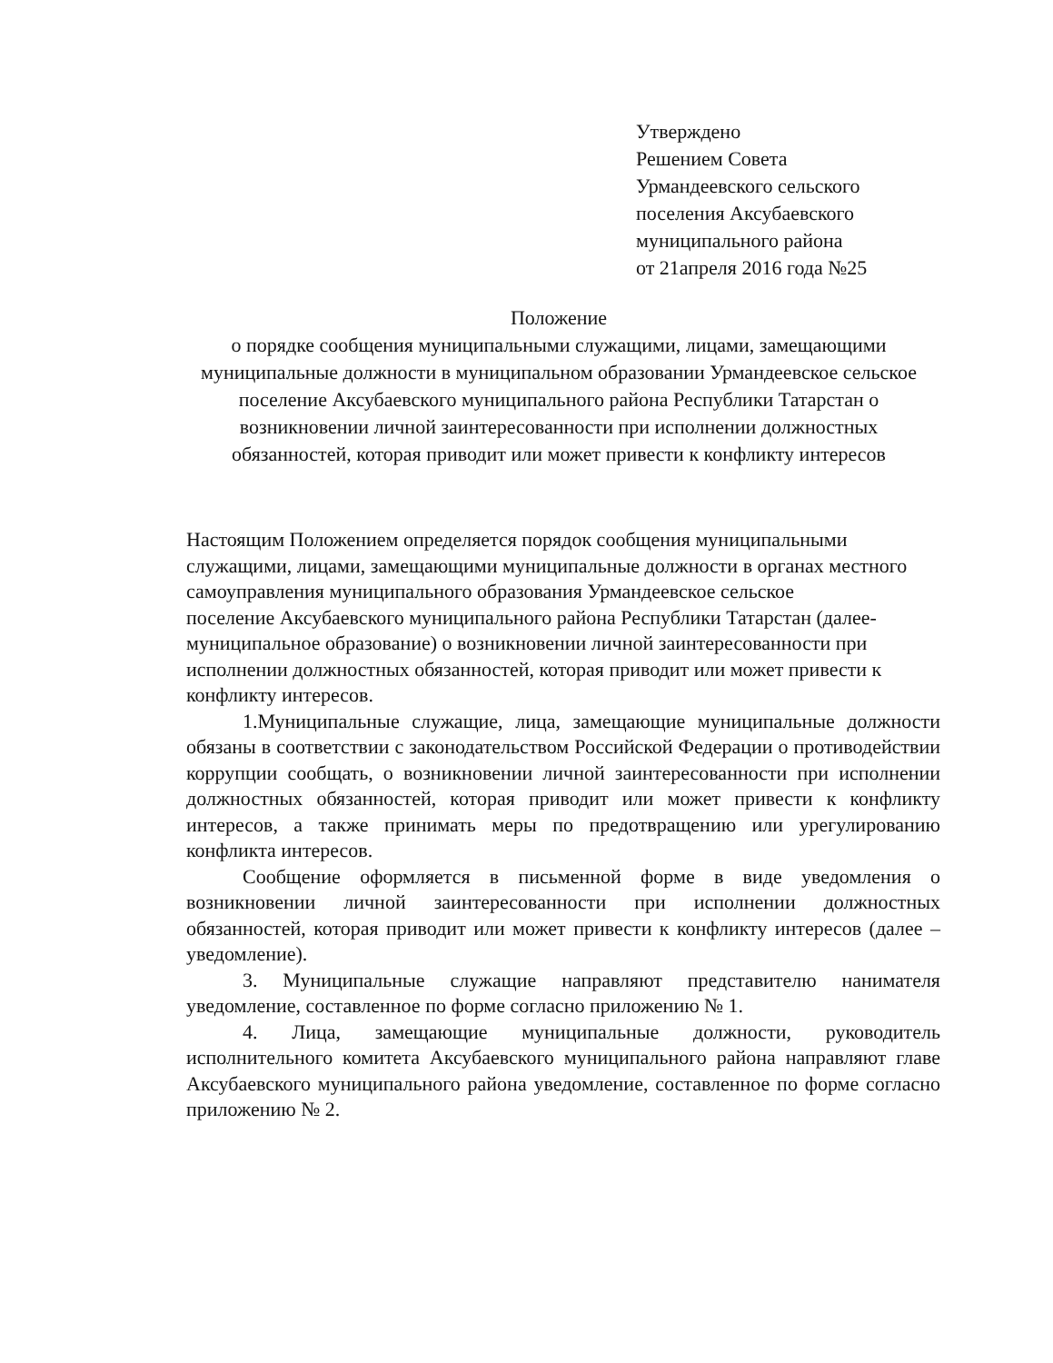Утверждено
Решением Совета
Урмандеевского сельского
поселения Аксубаевского
муниципального района
от 21апреля 2016 года №25
Положение
о порядке сообщения муниципальными служащими, лицами, замещающими муниципальные должности в муниципальном образовании Урмандеевское сельское поселение Аксубаевского муниципального района Республики Татарстан о возникновении личной заинтересованности при исполнении должностных обязанностей, которая приводит или может привести к конфликту интересов
Настоящим Положением определяется порядок сообщения муниципальными служащими, лицами, замещающими муниципальные должности в органах местного самоуправления муниципального образования Урмандеевское сельское
поселение Аксубаевского муниципального района Республики Татарстан (далее- муниципальное образование) о возникновении личной заинтересованности при исполнении должностных обязанностей, которая приводит или может привести к конфликту интересов.
1.Муниципальные служащие, лица, замещающие муниципальные должности обязаны в соответствии с законодательством Российской Федерации о противодействии коррупции сообщать, о возникновении личной заинтересованности при исполнении должностных обязанностей, которая приводит или может привести к конфликту интересов, а также принимать меры по предотвращению или урегулированию конфликта интересов.
Сообщение оформляется в письменной форме в виде уведомления о возникновении личной заинтересованности при исполнении должностных обязанностей, которая приводит или может привести к конфликту интересов (далее – уведомление).
3. Муниципальные служащие направляют представителю нанимателя уведомление, составленное по форме согласно приложению № 1.
4. Лица, замещающие муниципальные должности, руководитель исполнительного комитета Аксубаевского муниципального района направляют главе Аксубаевского муниципального района уведомление, составленное по форме согласно приложению № 2.